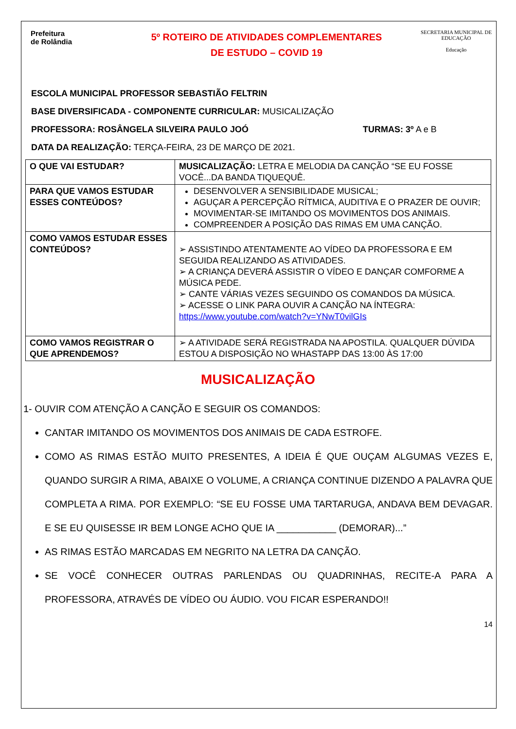Prefeitura
de Rolândia
5º ROTEIRO DE ATIVIDADES COMPLEMENTARES
DE ESTUDO – COVID 19
SECRETARIA MUNICIPAL DE EDUCAÇÃO
Educação
ESCOLA MUNICIPAL PROFESSOR SEBASTIÃO FELTRIN
BASE DIVERSIFICADA - COMPONENTE CURRICULAR: MUSICALIZAÇÃO
PROFESSORA: ROSÂNGELA SILVEIRA PAULO JOÓ TURMAS: 3º A e B
DATA DA REALIZAÇÃO: TERÇA-FEIRA, 23 DE MARÇO DE 2021.
| O QUE VAI ESTUDAR? | MUSICALIZAÇÃO: LETRA E MELODIA DA CANÇÃO “SE EU FOSSE VOCÊ...DA BANDA TIQUEQUÊ. |
| PARA QUE VAMOS ESTUDAR ESSES CONTEÚDOS? | DESENVOLVER A SENSIBILIDADE MUSICAL; AGUÇAR A PERCEPÇÃO RÍTMICA, AUDITIVA E O PRAZER DE OUVIR; MOVIMENTAR-SE IMITANDO OS MOVIMENTOS DOS ANIMAIS. COMPREENDER A POSIÇÃO DAS RIMAS EM UMA CANÇÃO. |
| COMO VAMOS ESTUDAR ESSES CONTEÚDOS? | ➢ ASSISTINDO ATENTAMENTE AO VÍDEO DA PROFESSORA E EM SEGUIDA REALIZANDO AS ATIVIDADES. ➢ A CRIANÇA DEVERÁ ASSISTIR O VÍDEO E DANÇAR COMFORME A MÚSICA PEDE. ➢ CANTE VÁRIAS VEZES SEGUINDO OS COMANDOS DA MÚSICA. ➢ ACESSE O LINK PARA OUVIR A CANÇÃO NA ÍNTEGRA: https://www.youtube.com/watch?v=YNwT0vilGIs |
| COMO VAMOS REGISTRAR O QUE APRENDEMOS? | ➢ A ATIVIDADE SERÁ REGISTRADA NA APOSTILA. QUALQUER DÚVIDA ESTOU A DISPOSIÇÃO NO WHASTAPP DAS 13:00 ÀS 17:00 |
MUSICALIZAÇÃO
1- OUVIR COM ATENÇÃO A CANÇÃO E SEGUIR OS COMANDOS:
CANTAR IMITANDO OS MOVIMENTOS DOS ANIMAIS DE CADA ESTROFE.
COMO AS RIMAS ESTÃO MUITO PRESENTES, A IDEIA É QUE OUÇAM ALGUMAS VEZES E, QUANDO SURGIR A RIMA, ABAIXE O VOLUME, A CRIANÇA CONTINUE DIZENDO A PALAVRA QUE COMPLETA A RIMA. POR EXEMPLO: “SE EU FOSSE UMA TARTARUGA, ANDAVA BEM DEVAGAR. E SE EU QUISESSE IR BEM LONGE ACHO QUE IA ___________ (DEMORAR)...”
AS RIMAS ESTÃO MARCADAS EM NEGRITO NA LETRA DA CANÇÃO.
SE VOCÊ CONHECER OUTRAS PARLENDAS OU QUADRINHAS, RECITE-A PARA A PROFESSORA, ATRAVÉS DE VÍDEO OU ÁUDIO. VOU FICAR ESPERANDO!!
14